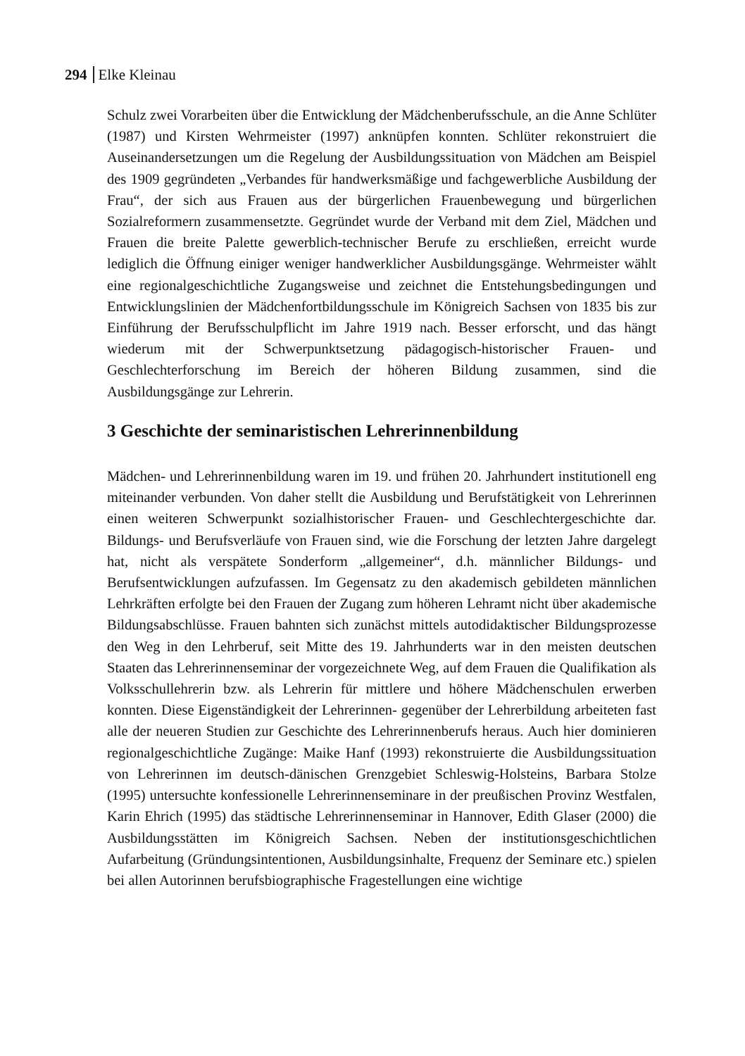294 Elke Kleinau
Schulz zwei Vorarbeiten über die Entwicklung der Mädchenberufsschule, an die Anne Schlüter (1987) und Kirsten Wehrmeister (1997) anknüpfen konnten. Schlüter rekonstruiert die Auseinandersetzungen um die Regelung der Ausbildungssituation von Mädchen am Beispiel des 1909 gegründeten „Verbandes für handwerksmäßige und fachgewerbliche Ausbildung der Frau“, der sich aus Frauen aus der bürgerlichen Frauenbewegung und bürgerlichen Sozialreformern zusammensetzte. Gegründet wurde der Verband mit dem Ziel, Mädchen und Frauen die breite Palette gewerblich-technischer Berufe zu erschließen, erreicht wurde lediglich die Öffnung einiger weniger handwerklicher Ausbildungsgänge. Wehrmeister wählt eine regionalgeschichtliche Zugangsweise und zeichnet die Entstehungsbedingungen und Entwicklungslinien der Mädchenfortbildungsschule im Königreich Sachsen von 1835 bis zur Einführung der Berufsschulpflicht im Jahre 1919 nach. Besser erforscht, und das hängt wiederum mit der Schwerpunktsetzung pädagogisch-historischer Frauen- und Geschlechterforschung im Bereich der höheren Bildung zusammen, sind die Ausbildungsgänge zur Lehrerin.
3 Geschichte der seminaristischen Lehrerinnenbildung
Mädchen- und Lehrerinnenbildung waren im 19. und frühen 20. Jahrhundert institutionell eng miteinander verbunden. Von daher stellt die Ausbildung und Berufstätigkeit von Lehrerinnen einen weiteren Schwerpunkt sozialhistorischer Frauen- und Geschlechtergeschichte dar. Bildungs- und Berufsverläufe von Frauen sind, wie die Forschung der letzten Jahre dargelegt hat, nicht als verspätete Sonderform „allgemeiner“, d.h. männlicher Bildungs- und Berufsentwicklungen aufzufassen. Im Gegensatz zu den akademisch gebildeten männlichen Lehrkräften erfolgte bei den Frauen der Zugang zum höheren Lehramt nicht über akademische Bildungsabschlüsse. Frauen bahnten sich zunächst mittels autodidaktischer Bildungsprozesse den Weg in den Lehrberuf, seit Mitte des 19. Jahrhunderts war in den meisten deutschen Staaten das Lehrerinnenseminar der vorgezeichnete Weg, auf dem Frauen die Qualifikation als Volksschullehrerin bzw. als Lehrerin für mittlere und höhere Mädchenschulen erwerben konnten. Diese Eigenständigkeit der Lehrerinnen- gegenüber der Lehrerbildung arbeiteten fast alle der neueren Studien zur Geschichte des Lehrerinnenberufs heraus. Auch hier dominieren regionalgeschichtliche Zugänge: Maike Hanf (1993) rekonstruierte die Ausbildungssituation von Lehrerinnen im deutsch-dänischen Grenzgebiet Schleswig-Holsteins, Barbara Stolze (1995) untersuchte konfessionelle Lehrerinnenseminare in der preußischen Provinz Westfalen, Karin Ehrich (1995) das städtische Lehrerinnenseminar in Hannover, Edith Glaser (2000) die Ausbildungsstätten im Königreich Sachsen. Neben der institutionsgeschichtlichen Aufarbeitung (Gründungsintentionen, Ausbildungsinhalte, Frequenz der Seminare etc.) spielen bei allen Autorinnen berufsbiographische Fragestellungen eine wichtige